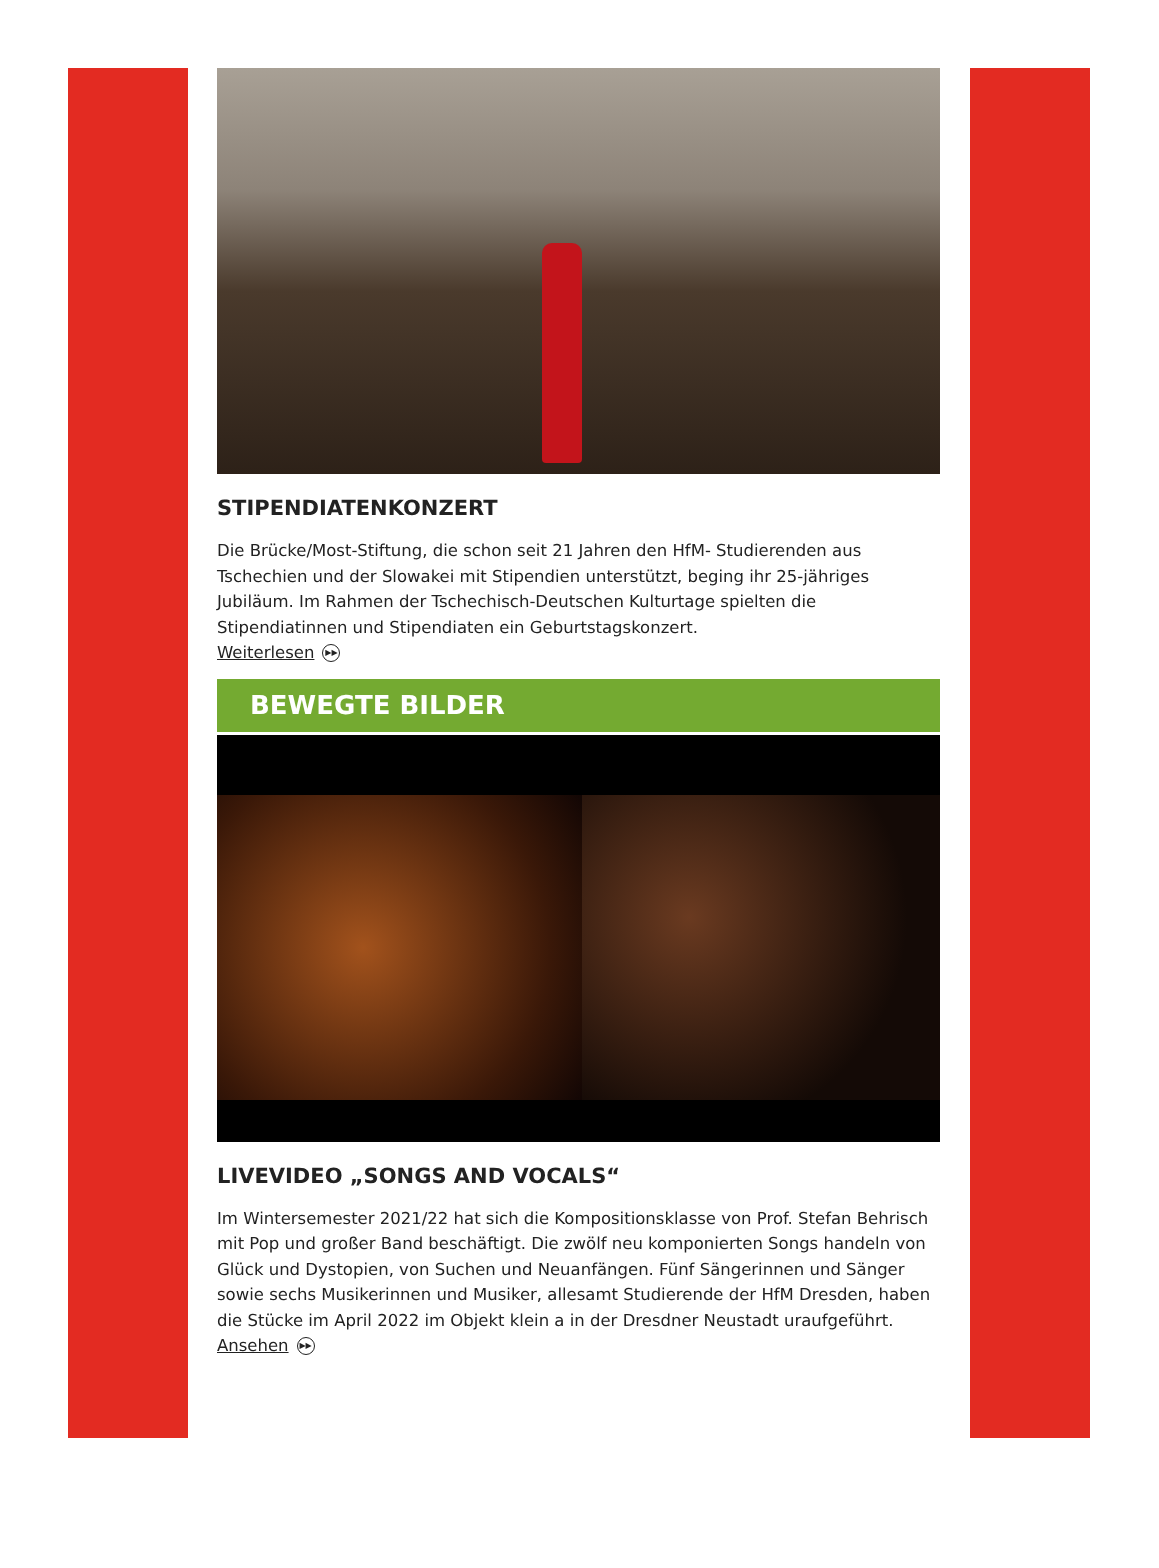STIPENDIATENKONZERT
Die Brücke/Most-Stiftung, die schon seit 21 Jahren den HfM- Studierenden aus Tschechien und der Slowakei mit Stipendien unterstützt, beging ihr 25-jähriges Jubiläum. Im Rahmen der Tschechisch-Deutschen Kulturtage spielten die Stipendiatinnen und Stipendiaten ein Geburtstagskonzert.
Weiterlesen ▶▶
BEWEGTE BILDER
LIVEVIDEO „SONGS AND VOCALS“
Im Wintersemester 2021/22 hat sich die Kompositionsklasse von Prof. Stefan Behrisch mit Pop und großer Band beschäftigt. Die zwölf neu komponierten Songs handeln von Glück und Dystopien, von Suchen und Neuanfängen. Fünf Sängerinnen und Sänger sowie sechs Musikerinnen und Musiker, allesamt Studierende der HfM Dresden, haben die Stücke im April 2022 im Objekt klein a in der Dresdner Neustadt uraufgeführt.
Ansehen ▶▶